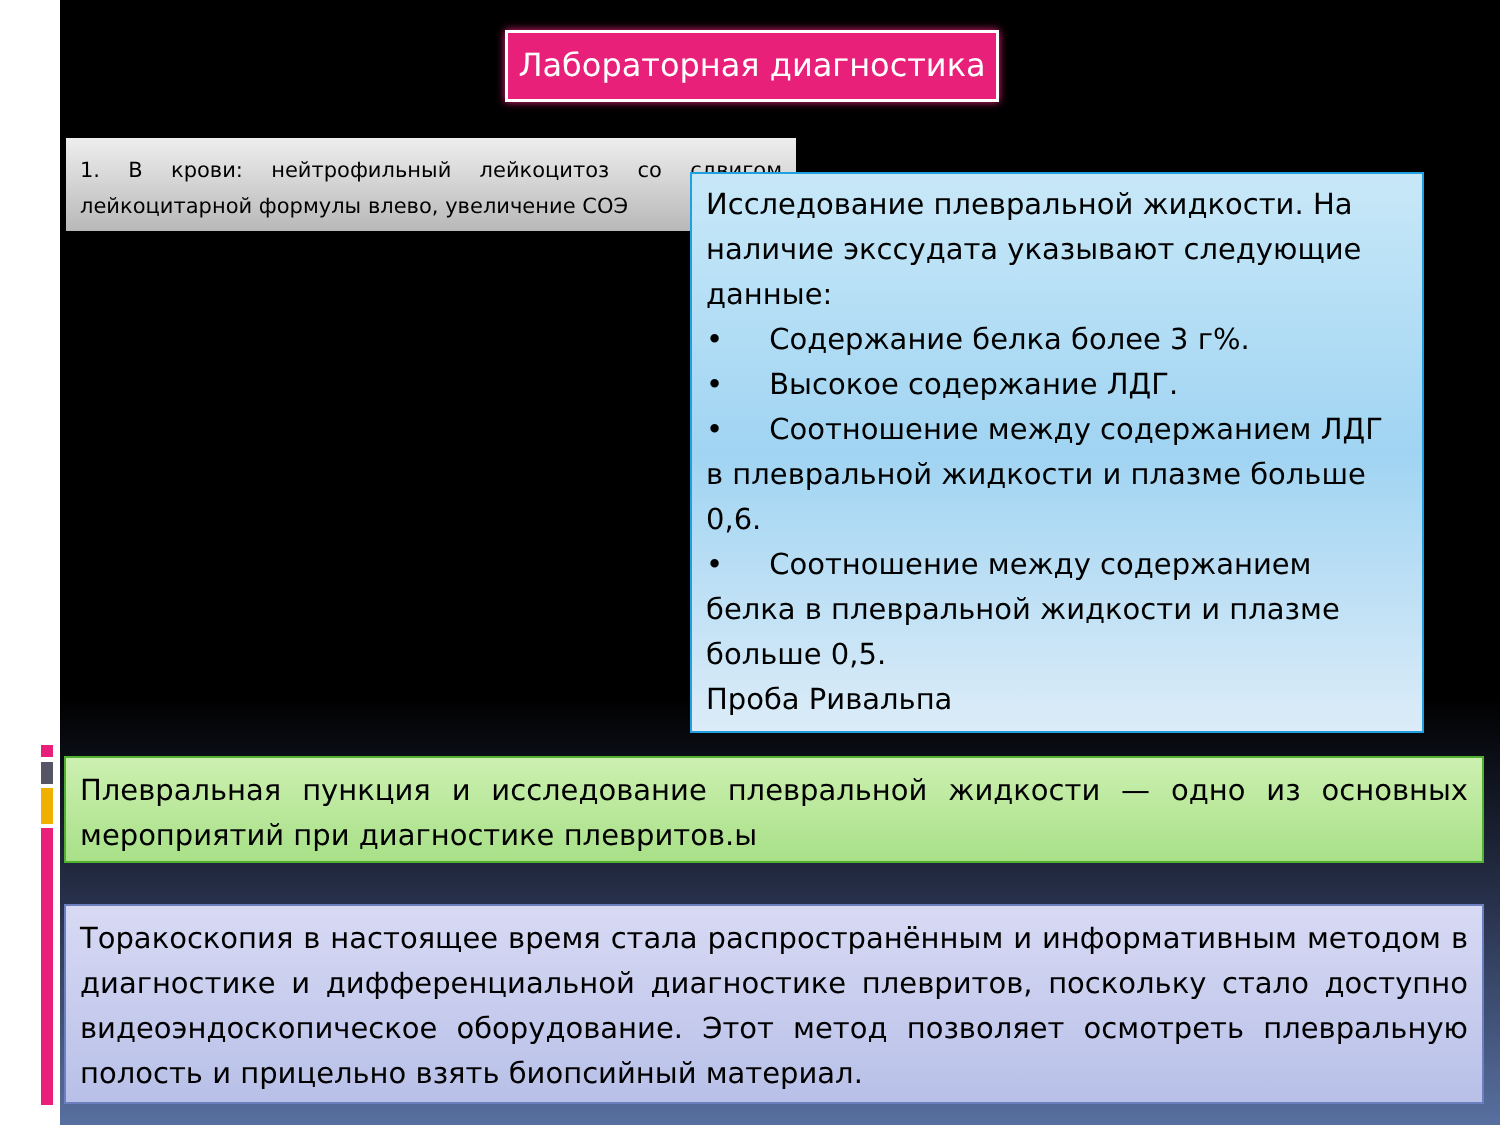Лабораторная диагностика
1. В крови: нейтрофильный лейкоцитоз со сдвигом лейкоцитарной формулы влево, увеличение СОЭ
Исследование плевральной жидкости. На наличие экссудата указывают следующие данные:
• Содержание белка более 3 г%.
• Высокое содержание ЛДГ.
• Соотношение между содержанием ЛДГ в плевральной жидкости и плазме больше 0,6.
• Соотношение между содержанием белка в плевральной жидкости и плазме больше 0,5.
Проба Ривальпа
Плевральная пункция и исследование плевральной жидкости — одно из основных мероприятий при диагностике плевритов.ы
Торакоскопия в настоящее время стала распространённым и информативным методом в диагностике и дифференциальной диагностике плевритов, поскольку стало доступно видеоэндоскопическое оборудование. Этот метод позволяет осмотреть плевральную полость и прицельно взять биопсийный материал.